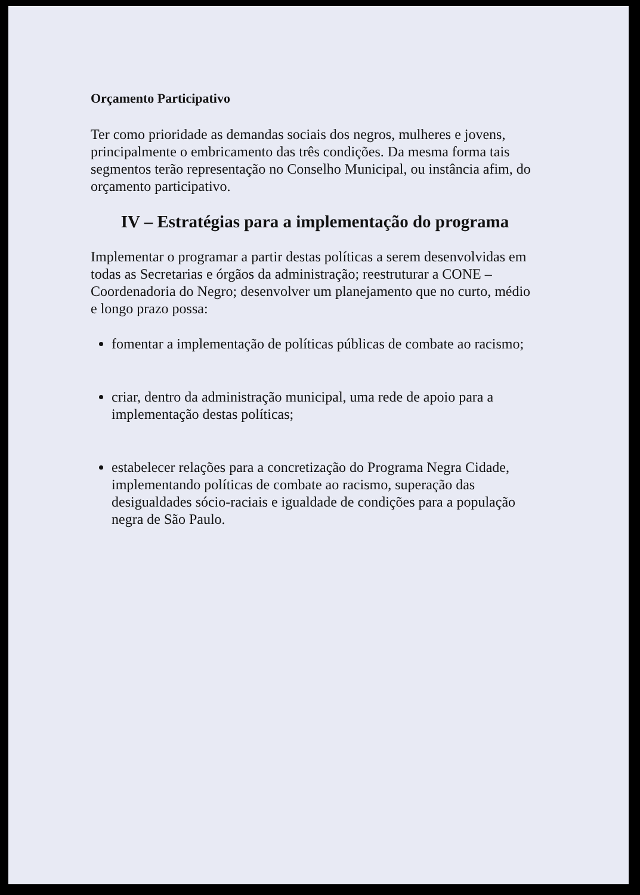Orçamento Participativo
Ter como prioridade as demandas sociais dos negros, mulheres e jovens, principalmente o embricamento das três condições. Da mesma forma tais segmentos terão representação no Conselho Municipal, ou instância afim, do orçamento participativo.
IV – Estratégias para a implementação do programa
Implementar o programar a partir destas políticas a serem desenvolvidas em todas as Secretarias e órgãos da administração; reestruturar a CONE – Coordenadoria do Negro; desenvolver um planejamento que no curto, médio e longo prazo possa:
fomentar a implementação de políticas públicas de combate ao racismo;
criar, dentro da administração municipal, uma rede de apoio para a implementação destas políticas;
estabelecer relações para a concretização do Programa Negra Cidade, implementando políticas de combate ao racismo, superação das desigualdades sócio-raciais e igualdade de condições para a população negra de São Paulo.